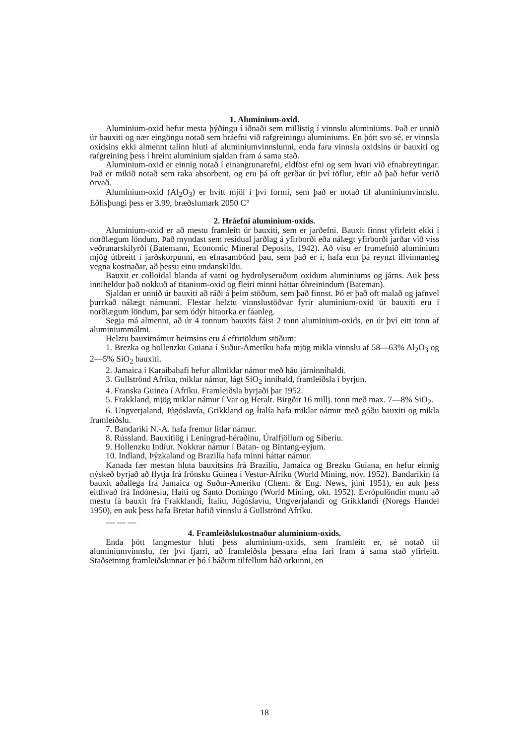1. Aluminium-oxid.
Aluminium-oxid hefur mesta þýðingu í iðnaði sem millistig í vinnslu aluminiums. Það er unnið úr bauxiti og nær eingöngu notað sem hráefni við rafgreiningu aluminiums. En þótt svo sé, er vinnsla oxidsins ekki almennt talinn hluti af aluminiumvinnslunni, enda fara vinnsla oxidsins úr bauxiti og rafgreining þess í hreint aluminium sjaldan fram á sama stað.
Aluminium-oxid er einnig notað í einangrunarefni, eldföst efni og sem hvati við efnabreytingar. Það er mikið notað sem raka absorbent, og eru þá oft gerðar úr því töflur, eftir að það hefur verið örvað.
Aluminium-oxid (Al<sub>2</sub>O<sub>3</sub>) er hvítt mjöl í því formi, sem það er notað til aluminiumvinnslu. Eðlisþungi þess er 3.99, bræðslumark 2050 C°
2. Hráefni aluminium-oxids.
Aluminium-oxid er að mestu framleitt úr bauxiti, sem er jarðefni. Bauxit finnst yfirleitt ekki í norðlægum löndum. Það myndast sem residual jarðlag á yfirborði eða nálægt yfirborði jarðar við viss veðrunarskilyrði (Batemann, Economic Mineral Deposits, 1942). Að vísu er frumefnið aluminium mjög útbreitt í jarðskorpunni, en efnasambönd þau, sem það er í, hafa enn þá reynzt illvinnanleg vegna kostnaðar, að þessu einu undanskildu.
Bauxit er colloidal blanda af vatni og hydrolyseruðum oxidum aluminiums og járns. Auk þess inniheldur það nokkuð af titanium-oxid og fleiri minni háttar óhreinindum (Bateman).
Sjaldan er unnið úr bauxiti að ráði á þeim stöðum, sem það finnst. Þó er það oft malað og jafnvel þurrkað nálægt námunni. Flestar helztu vinnslustöðvar fyrir aluminium-oxid úr bauxiti eru í norðlægum löndum, þar sem ódýr hitaorka er fáanleg.
Segja má almennt, að úr 4 tonnum bauxits fáist 2 tonn aluminium-oxids, en úr því eitt tonn af aluminiummálmi.
Helztu bauxitnámur heimsins eru á eftirtöldum stöðum:
1. Brezka og hollenzku Guiana í Suður-Ameríku hafa mjög mikla vinnslu af 58—63% Al<sub>2</sub>O<sub>3</sub> og 2—5% SiO<sub>2</sub> bauxiti.
2. Jamaica í Karaibahafi hefur allmiklar námur með háu járninnihaldi.
3. Gullströnd Afríku, miklar námur, lágt SiO<sub>2</sub> innihald, framleiðsla í byrjun.
4. Franska Guinea í Afríku. Framleiðsla byrjaði þar 1952.
5. Frakkland, mjög miklar námur í Var og Heralt. Birgðir 16 millj. tonn með max. 7—8% SiO<sub>2</sub>.
6. Ungverjaland, Júgóslavía, Grikkland og Ítalía hafa miklar námur með góðu bauxiti og mikla framleiðslu.
7. Bandaríki N.-A. hafa fremur litlar námur.
8. Rússland. Bauxitlög í Leningrad-héraðinu, Úralfjöllum og Síberíu.
9. Hollenzku Indíur. Nokkrar námur í Batan- og Bintang-eyjum.
10. Indland, Þýzkaland og Brazilía hafa minni háttar námur.
Kanada fær mestan hluta bauxitsins frá Brazilíu, Jamaica og Brezku Guiana, en hefur einnig nýskeð byrjað að flytja frá frönsku Guinea í Vestur-Afríku (World Mining, nóv. 1952). Bandaríkin fá bauxit aðallega frá Jamaica og Suður-Ameríku (Chem. & Eng. News, júní 1951), en auk þess eitthvað frá Indónesíu, Haiti og Santo Domingo (World Mining, okt. 1952). Evrópulöndin munu að mestu fá bauxit frá Frakklandi, Ítalíu, Júgóslavíu, Ungverjalandi og Grikklandi (Noregs Handel 1950), en auk þess hafa Bretar hafið vinnslu á Gullströnd Afríku.
— — —
4. Framleiðslukostnaður aluminium-oxids.
Enda þótt langmestur hluti þess aluminium-oxids, sem framleitt er, sé notað til aluminiumvinnslu, fer því fjarri, að framleiðsla þessara efna fari fram á sama stað yfirleitt. Staðsetning framleiðslunnar er þó í báðum tilfellum háð orkunni, en
18